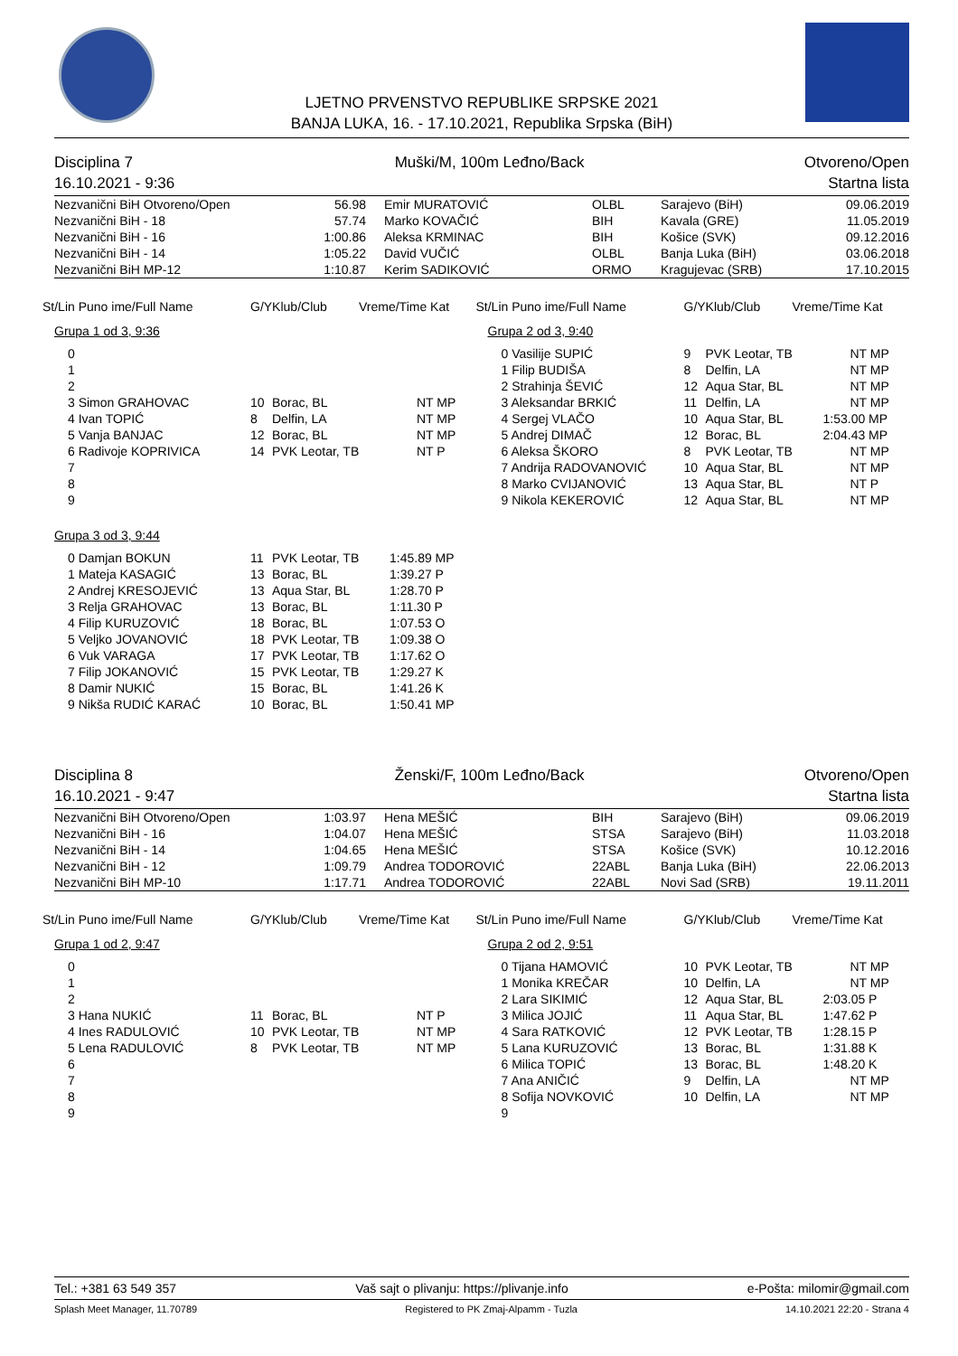LJETNO PRVENSTVO REPUBLIKE SRPSKE 2021
BANJA LUKA, 16. - 17.10.2021, Republika Srpska (BiH)
Disciplina 7
16.10.2021 - 9:36 Muški/M, 100m Leđno/Back Otvoreno/Open
Startna lista
| Nezvanični BiH Otvoreno/Open | 56.98 | Emir MURATOVIĆ | OLBL | Sarajevo (BiH) | 09.06.2019 |
| Nezvanični BiH - 18 | 57.74 | Marko KOVAČIĆ | BIH | Kavala (GRE) | 11.05.2019 |
| Nezvanični BiH - 16 | 1:00.86 | Aleksa KRMINAC | BIH | Košice (SVK) | 09.12.2016 |
| Nezvanični BiH - 14 | 1:05.22 | David VUČIĆ | OLBL | Banja Luka (BiH) | 03.06.2018 |
| Nezvanični BiH MP-12 | 1:10.87 | Kerim SADIKOVIĆ | ORMO | Kragujevac (SRB) | 17.10.2015 |
| St/Lin Puno ime/Full Name | G/YKlub/Club | Vreme/Time Kat |
| --- | --- | --- |
Grupa 1 od 3, 9:36
| 0 | | | |
| 1 | | | |
| 2 | | | |
| 3 Simon GRAHOVAC | 10 | Borac, BL | NT MP |
| 4 Ivan TOPIĆ | 8 | Delfin, LA | NT MP |
| 5 Vanja BANJAC | 12 | Borac, BL | NT MP |
| 6 Radivoje KOPRIVICA | 14 | PVK Leotar, TB | NT P |
| 7 | | | |
| 8 | | | |
| 9 | | | |
Grupa 3 od 3, 9:44
| 0 Damjan BOKUN | 11 | PVK Leotar, TB | 1:45.89 MP |
| 1 Mateja KASAGIĆ | 13 | Borac, BL | 1:39.27 P |
| 2 Andrej KRESOJEVIĆ | 13 | Aqua Star, BL | 1:28.70 P |
| 3 Relja GRAHOVAC | 13 | Borac, BL | 1:11.30 P |
| 4 Filip KURUZOVIĆ | 18 | Borac, BL | 1:07.53 O |
| 5 Veljko JOVANOVIĆ | 18 | PVK Leotar, TB | 1:09.38 O |
| 6 Vuk VARAGA | 17 | PVK Leotar, TB | 1:17.62 O |
| 7 Filip JOKANOVIĆ | 15 | PVK Leotar, TB | 1:29.27 K |
| 8 Damir NUKIĆ | 15 | Borac, BL | 1:41.26 K |
| 9 Nikša RUDIĆ KARAĆ | 10 | Borac, BL | 1:50.41 MP |
| St/Lin Puno ime/Full Name | G/YKlub/Club | Vreme/Time Kat |
| --- | --- | --- |
Grupa 2 od 3, 9:40
| 0 Vasilije SUPIĆ | 9 | PVK Leotar, TB | NT MP |
| 1 Filip BUDIŠA | 8 | Delfin, LA | NT MP |
| 2 Strahinja ŠEVIĆ | 12 | Aqua Star, BL | NT MP |
| 3 Aleksandar BRKIĆ | 11 | Delfin, LA | NT MP |
| 4 Sergej VLAČO | 10 | Aqua Star, BL | 1:53.00 MP |
| 5 Andrej DIMAČ | 12 | Borac, BL | 2:04.43 MP |
| 6 Aleksa ŠKORO | 8 | PVK Leotar, TB | NT MP |
| 7 Andrija RADOVANOVIĆ | 10 | Aqua Star, BL | NT MP |
| 8 Marko CVIJANOVIĆ | 13 | Aqua Star, BL | NT P |
| 9 Nikola KEKEROVIĆ | 12 | Aqua Star, BL | NT MP |
Disciplina 8
16.10.2021 - 9:47 Ženski/F, 100m Leđno/Back Otvoreno/Open
Startna lista
| Nezvanični BiH Otvoreno/Open | 1:03.97 | Hena MEŠIĆ | BIH | Sarajevo (BiH) | 09.06.2019 |
| Nezvanični BiH - 16 | 1:04.07 | Hena MEŠIĆ | STSA | Sarajevo (BiH) | 11.03.2018 |
| Nezvanični BiH - 14 | 1:04.65 | Hena MEŠIĆ | STSA | Košice (SVK) | 10.12.2016 |
| Nezvanični BiH - 12 | 1:09.79 | Andrea TODOROVIĆ | 22ABL | Banja Luka (BiH) | 22.06.2013 |
| Nezvanični BiH MP-10 | 1:17.71 | Andrea TODOROVIĆ | 22ABL | Novi Sad (SRB) | 19.11.2011 |
| St/Lin Puno ime/Full Name | G/YKlub/Club | Vreme/Time Kat |
| --- | --- | --- |
Grupa 1 od 2, 9:47
| 0 | | | |
| 1 | | | |
| 2 | | | |
| 3 Hana NUKIĆ | 11 | Borac, BL | NT P |
| 4 Ines RADULOVIĆ | 10 | PVK Leotar, TB | NT MP |
| 5 Lena RADULOVIĆ | 8 | PVK Leotar, TB | NT MP |
| 6 | | | |
| 7 | | | |
| 8 | | | |
| 9 | | | |
| St/Lin Puno ime/Full Name | G/YKlub/Club | Vreme/Time Kat |
| --- | --- | --- |
Grupa 2 od 2, 9:51
| 0 Tijana HAMOVIĆ | 10 | PVK Leotar, TB | NT MP |
| 1 Monika KREČAR | 10 | Delfin, LA | NT MP |
| 2 Lara SIKIMIĆ | 12 | Aqua Star, BL | 2:03.05 P |
| 3 Milica JOJIĆ | 11 | Aqua Star, BL | 1:47.62 P |
| 4 Sara RATKOVIĆ | 12 | PVK Leotar, TB | 1:28.15 P |
| 5 Lana KURUZOVIĆ | 13 | Borac, BL | 1:31.88 K |
| 6 Milica TOPIĆ | 13 | Borac, BL | 1:48.20 K |
| 7 Ana ANIČIĆ | 9 | Delfin, LA | NT MP |
| 8 Sofija NOVKOVIĆ | 10 | Delfin, LA | NT MP |
| 9 | | | |
Tel.: +381 63 549 357 Vaš sajt o plivanju: https://plivanje.info e-Pošta: milomir@gmail.com
Splash Meet Manager, 11.70789 Registered to PK Zmaj-Alpamm - Tuzla 14.10.2021 22:20 - Strana 4